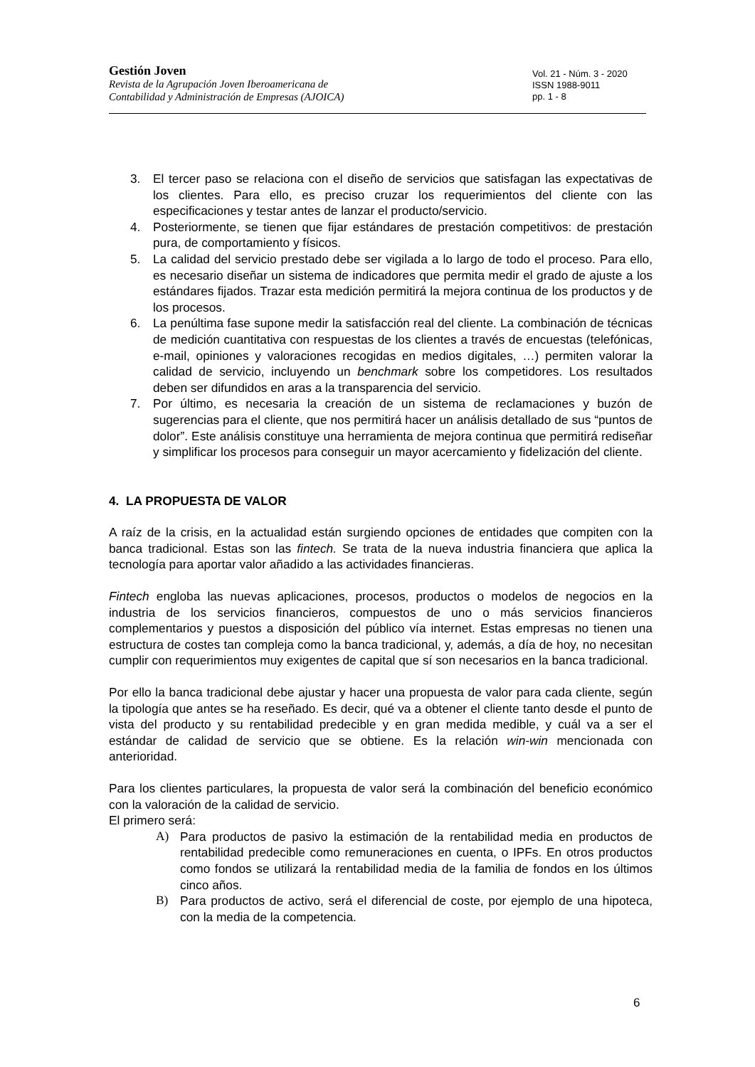Gestión Joven
Revista de la Agrupación Joven Iberoamericana de
Contabilidad y Administración de Empresas (AJOICA)
Vol. 21 - Núm. 3 - 2020
ISSN 1988-9011
pp. 1 - 8
3. El tercer paso se relaciona con el diseño de servicios que satisfagan las expectativas de los clientes. Para ello, es preciso cruzar los requerimientos del cliente con las especificaciones y testar antes de lanzar el producto/servicio.
4. Posteriormente, se tienen que fijar estándares de prestación competitivos: de prestación pura, de comportamiento y físicos.
5. La calidad del servicio prestado debe ser vigilada a lo largo de todo el proceso. Para ello, es necesario diseñar un sistema de indicadores que permita medir el grado de ajuste a los estándares fijados. Trazar esta medición permitirá la mejora continua de los productos y de los procesos.
6. La penúltima fase supone medir la satisfacción real del cliente. La combinación de técnicas de medición cuantitativa con respuestas de los clientes a través de encuestas (telefónicas, e-mail, opiniones y valoraciones recogidas en medios digitales, …) permiten valorar la calidad de servicio, incluyendo un benchmark sobre los competidores. Los resultados deben ser difundidos en aras a la transparencia del servicio.
7. Por último, es necesaria la creación de un sistema de reclamaciones y buzón de sugerencias para el cliente, que nos permitirá hacer un análisis detallado de sus “puntos de dolor”. Este análisis constituye una herramienta de mejora continua que permitirá rediseñar y simplificar los procesos para conseguir un mayor acercamiento y fidelización del cliente.
4. LA PROPUESTA DE VALOR
A raíz de la crisis, en la actualidad están surgiendo opciones de entidades que compiten con la banca tradicional. Estas son las fintech. Se trata de la nueva industria financiera que aplica la tecnología para aportar valor añadido a las actividades financieras.
Fintech engloba las nuevas aplicaciones, procesos, productos o modelos de negocios en la industria de los servicios financieros, compuestos de uno o más servicios financieros complementarios y puestos a disposición del público vía internet. Estas empresas no tienen una estructura de costes tan compleja como la banca tradicional, y, además, a día de hoy, no necesitan cumplir con requerimientos muy exigentes de capital que sí son necesarios en la banca tradicional.
Por ello la banca tradicional debe ajustar y hacer una propuesta de valor para cada cliente, según la tipología que antes se ha reseñado. Es decir, qué va a obtener el cliente tanto desde el punto de vista del producto y su rentabilidad predecible y en gran medida medible, y cuál va a ser el estándar de calidad de servicio que se obtiene. Es la relación win-win mencionada con anterioridad.
Para los clientes particulares, la propuesta de valor será la combinación del beneficio económico con la valoración de la calidad de servicio.
El primero será:
A) Para productos de pasivo la estimación de la rentabilidad media en productos de rentabilidad predecible como remuneraciones en cuenta, o IPFs. En otros productos como fondos se utilizará la rentabilidad media de la familia de fondos en los últimos cinco años.
B) Para productos de activo, será el diferencial de coste, por ejemplo de una hipoteca, con la media de la competencia.
6